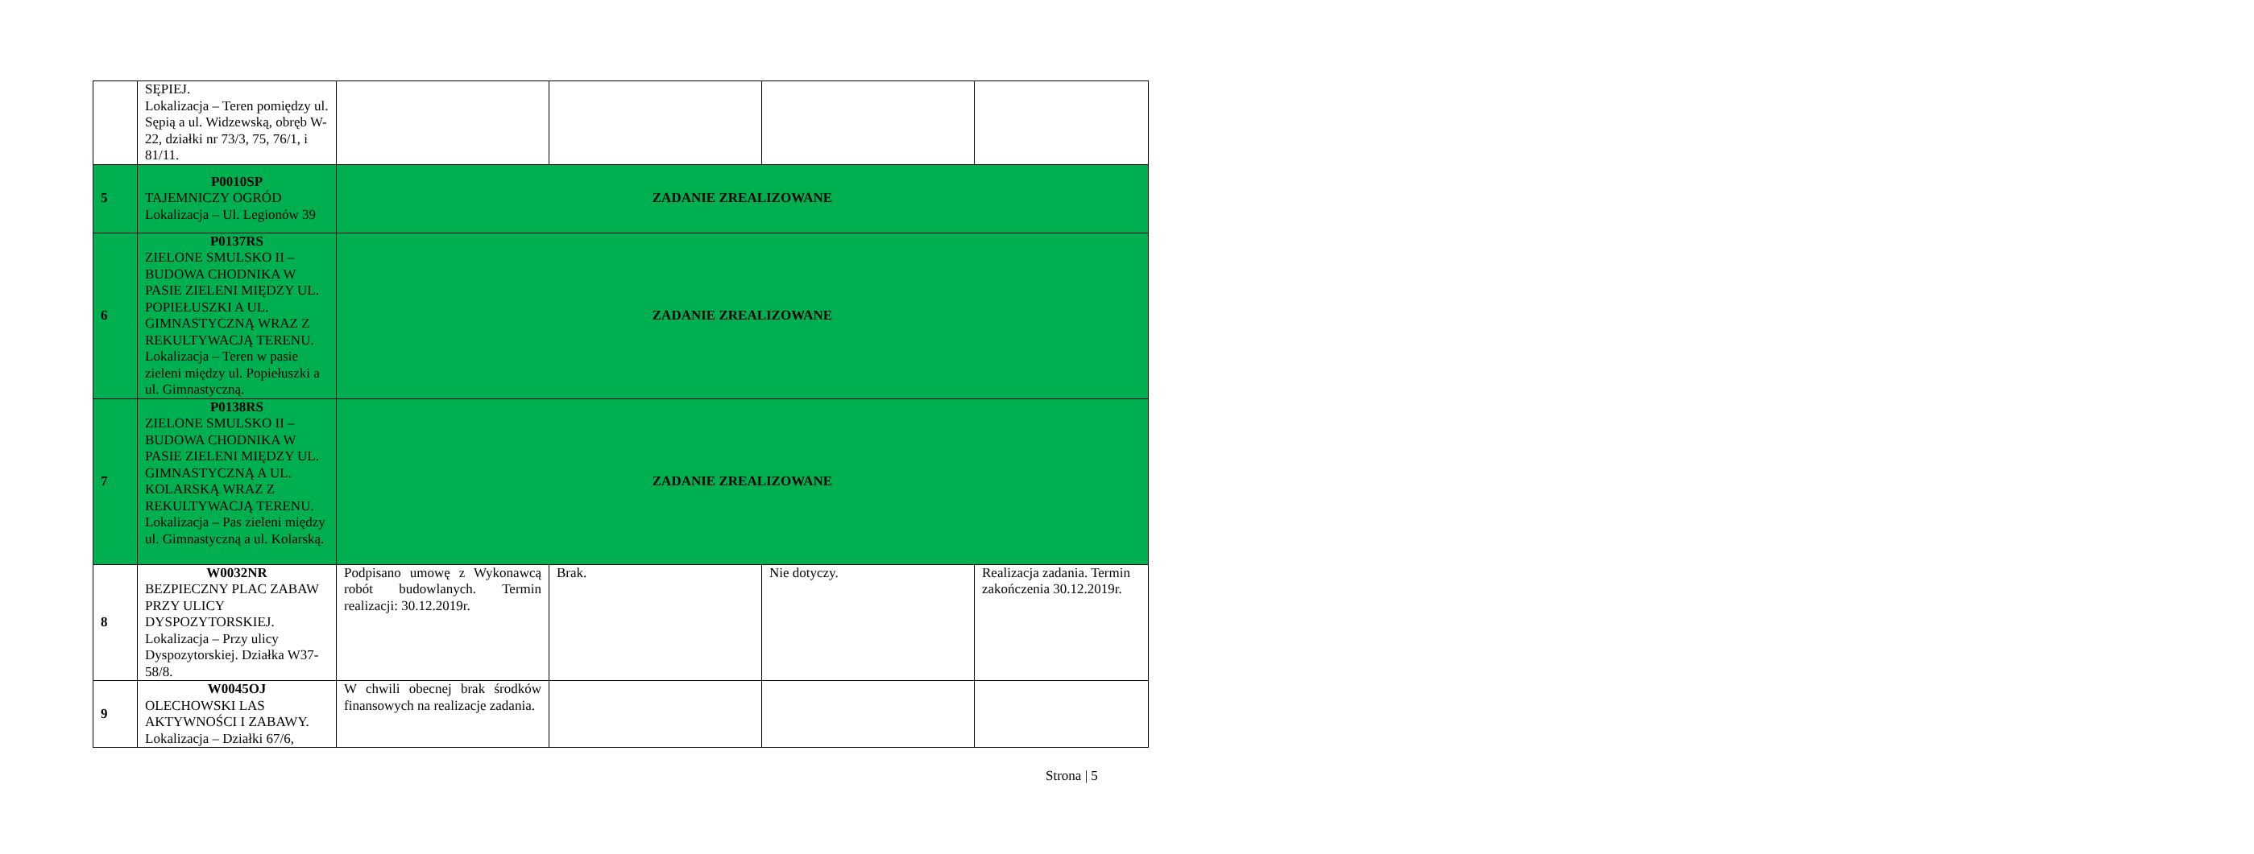| | SĘPIEJ. Lokalizacja – Teren pomiędzy ul. Sępią a ul. Widzewską, obręb W-22, działki nr 73/3, 75, 76/1, i 81/11. | | | | |
| 5 | P0010SP TAJEMNICZY OGRÓD Lokalizacja – Ul. Legionów 39 | ZADANIE ZREALIZOWANE | | | |
| 6 | P0137RS ZIELONE SMULSKO II – BUDOWA CHODNIKA W PASIE ZIELENI MIĘDZY UL. POPIEŁUSZKI A UL. GIMNASTYCZNĄ WRAZ Z REKULTYWACJĄ TERENU. Lokalizacja – Teren w pasie zieleni między ul. Popiełuszki a ul. Gimnastyczną. | ZADANIE ZREALIZOWANE | | | |
| 7 | P0138RS ZIELONE SMULSKO II – BUDOWA CHODNIKA W PASIE ZIELENI MIĘDZY UL. GIMNASTYCZNĄ A UL. KOLARSKĄ WRAZ Z REKULTYWACJĄ TERENU. Lokalizacja – Pas zieleni między ul. Gimnastyczną a ul. Kolarską. | ZADANIE ZREALIZOWANE | | | |
| 8 | W0032NR BEZPIECZNY PLAC ZABAW PRZY ULICY DYSPOZYTORSKIEJ. Lokalizacja – Przy ulicy Dyspozytorskiej. Działka W37-58/8. | Podpisano umowę z Wykonawcą robót budowlanych. Termin realizacji: 30.12.2019r. | Brak. | Nie dotyczy. | Realizacja zadania. Termin zakończenia 30.12.2019r. |
| 9 | W0045OJ OLECHOWSKI LAS AKTYWNOŚCI I ZABAWY. Lokalizacja – Działki 67/6, | W chwili obecnej brak środków finansowych na realizacje zadania. | | | |
Strona | 5